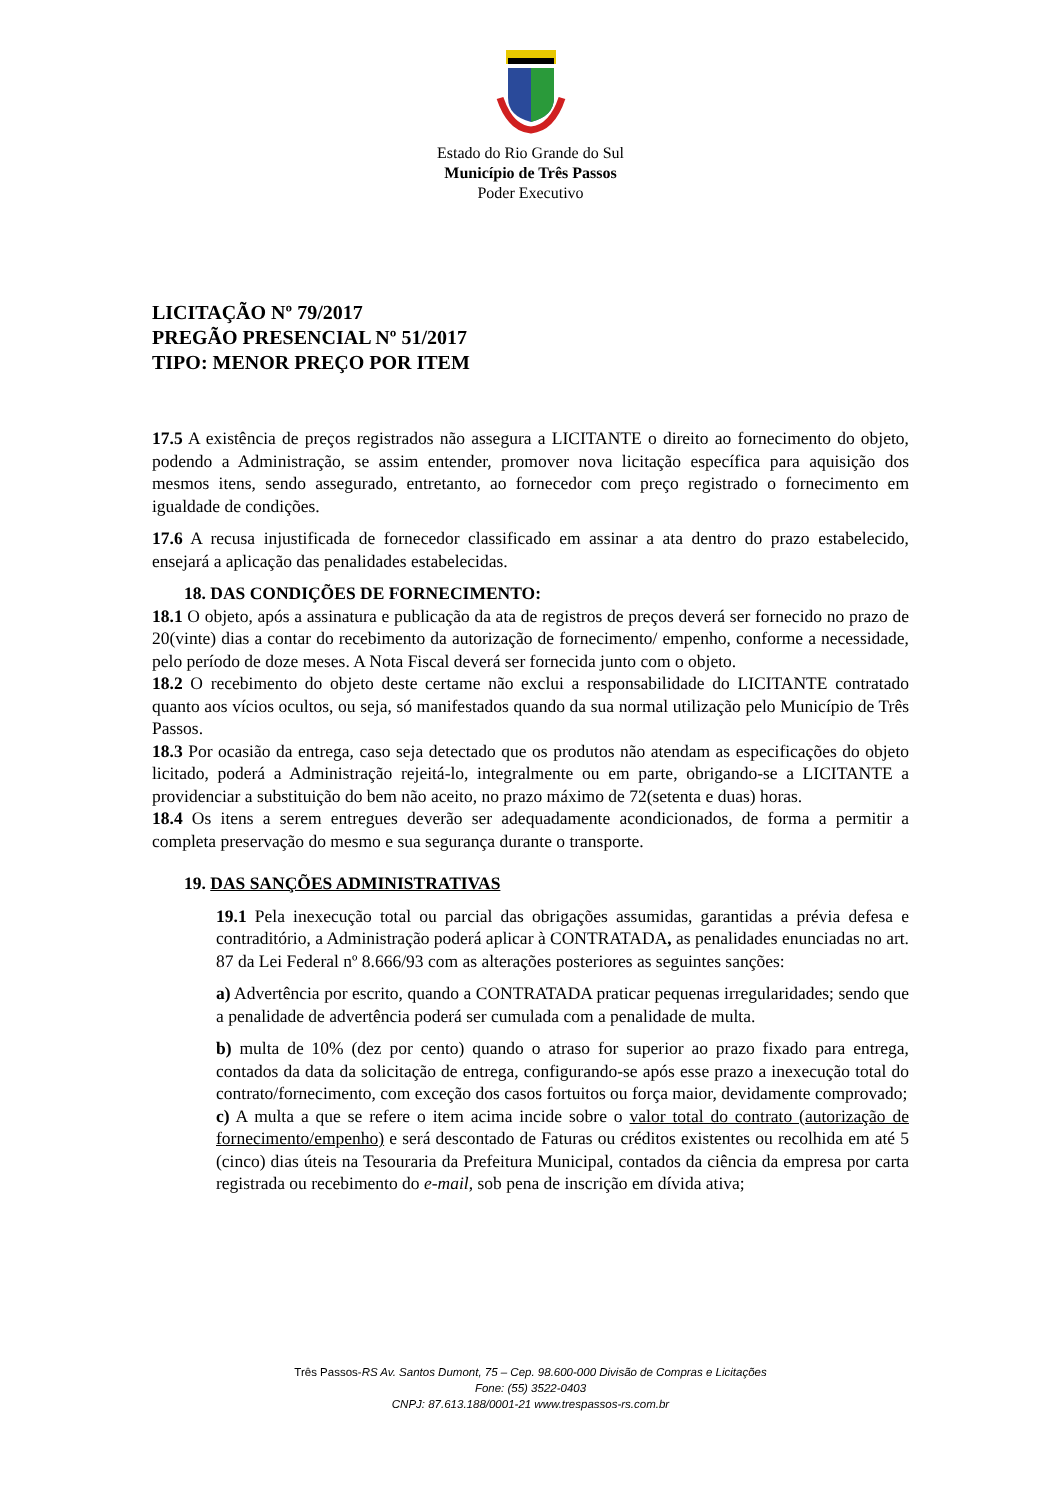Estado do Rio Grande do Sul
Município de Três Passos
Poder Executivo
LICITAÇÃO Nº 79/2017
PREGÃO PRESENCIAL Nº 51/2017
TIPO: MENOR PREÇO POR ITEM
17.5 A existência de preços registrados não assegura a LICITANTE o direito ao fornecimento do objeto, podendo a Administração, se assim entender, promover nova licitação específica para aquisição dos mesmos itens, sendo assegurado, entretanto, ao fornecedor com preço registrado o fornecimento em igualdade de condições.
17.6 A recusa injustificada de fornecedor classificado em assinar a ata dentro do prazo estabelecido, ensejará a aplicação das penalidades estabelecidas.
18. DAS CONDIÇÕES DE FORNECIMENTO:
18.1 O objeto, após a assinatura e publicação da ata de registros de preços deverá ser fornecido no prazo de 20(vinte) dias a contar do recebimento da autorização de fornecimento/ empenho, conforme a necessidade, pelo período de doze meses. A Nota Fiscal deverá ser fornecida junto com o objeto.
18.2 O recebimento do objeto deste certame não exclui a responsabilidade do LICITANTE contratado quanto aos vícios ocultos, ou seja, só manifestados quando da sua normal utilização pelo Município de Três Passos.
18.3 Por ocasião da entrega, caso seja detectado que os produtos não atendam as especificações do objeto licitado, poderá a Administração rejeitá-lo, integralmente ou em parte, obrigando-se a LICITANTE a providenciar a substituição do bem não aceito, no prazo máximo de 72(setenta e duas) horas.
18.4 Os itens a serem entregues deverão ser adequadamente acondicionados, de forma a permitir a completa preservação do mesmo e sua segurança durante o transporte.
19. DAS SANÇÕES ADMINISTRATIVAS
19.1 Pela inexecução total ou parcial das obrigações assumidas, garantidas a prévia defesa e contraditório, a Administração poderá aplicar à CONTRATADA, as penalidades enunciadas no art. 87 da Lei Federal nº 8.666/93 com as alterações posteriores as seguintes sanções:
a) Advertência por escrito, quando a CONTRATADA praticar pequenas irregularidades; sendo que a penalidade de advertência poderá ser cumulada com a penalidade de multa.
b) multa de 10% (dez por cento) quando o atraso for superior ao prazo fixado para entrega, contados da data da solicitação de entrega, configurando-se após esse prazo a inexecução total do contrato/fornecimento, com exceção dos casos fortuitos ou força maior, devidamente comprovado;
c) A multa a que se refere o item acima incide sobre o valor total do contrato (autorização de fornecimento/empenho) e será descontado de Faturas ou créditos existentes ou recolhida em até 5 (cinco) dias úteis na Tesouraria da Prefeitura Municipal, contados da ciência da empresa por carta registrada ou recebimento do e-mail, sob pena de inscrição em dívida ativa;
Três Passos-RS Av. Santos Dumont, 75 – Cep. 98.600-000 Divisão de Compras e Licitações
Fone: (55) 3522-0403
CNPJ: 87.613.188/0001-21 www.trespassos-rs.com.br